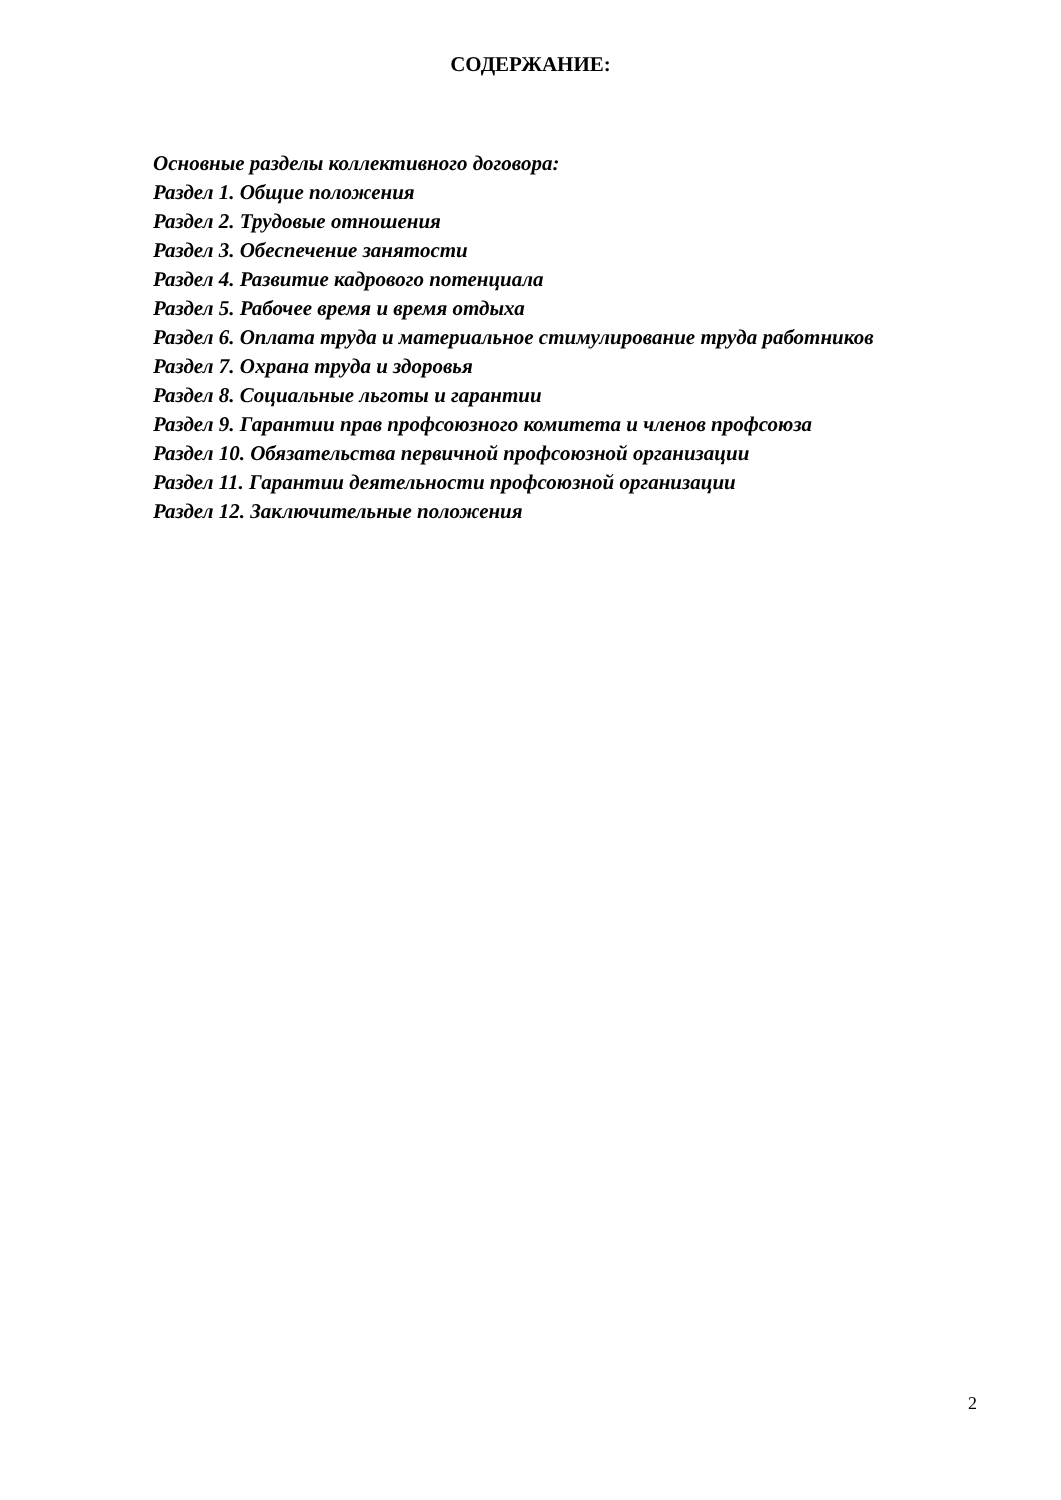СОДЕРЖАНИЕ:
Основные разделы коллективного договора:
Раздел 1. Общие положения
Раздел 2. Трудовые отношения
Раздел 3. Обеспечение занятости
Раздел 4. Развитие кадрового потенциала
Раздел 5. Рабочее время и время отдыха
Раздел 6. Оплата труда и материальное стимулирование труда работников
Раздел 7. Охрана труда и здоровья
Раздел 8. Социальные льготы и гарантии
Раздел 9. Гарантии прав профсоюзного комитета и членов профсоюза
Раздел 10. Обязательства первичной профсоюзной организации
Раздел 11. Гарантии деятельности профсоюзной организации
Раздел 12. Заключительные положения
2